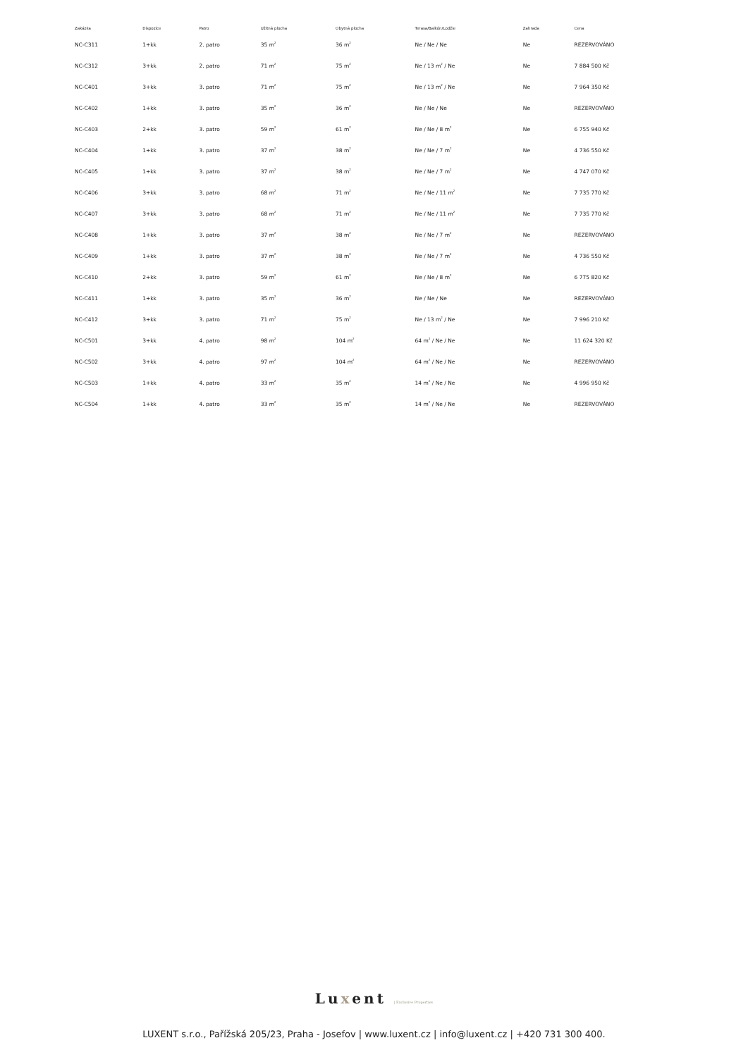| Zakázka | Dispozice | Patro | Užitná plocha | Obytná plocha | Terasa/Balkón/Lodžie | Zahrada | Cena |
| --- | --- | --- | --- | --- | --- | --- | --- |
| NC-C311 | 1+kk | 2. patro | 35 m<sup>2</sup> | 36 m<sup>2</sup> | Ne / Ne / Ne | Ne | REZERVOVÁNO |
| NC-C312 | 3+kk | 2. patro | 71 m<sup>2</sup> | 75 m<sup>2</sup> | Ne / 13 m<sup>2</sup> / Ne | Ne | 7 884 500 Kč |
| NC-C401 | 3+kk | 3. patro | 71 m<sup>2</sup> | 75 m<sup>2</sup> | Ne / 13 m<sup>2</sup> / Ne | Ne | 7 964 350 Kč |
| NC-C402 | 1+kk | 3. patro | 35 m<sup>2</sup> | 36 m<sup>2</sup> | Ne / Ne / Ne | Ne | REZERVOVÁNO |
| NC-C403 | 2+kk | 3. patro | 59 m<sup>2</sup> | 61 m<sup>2</sup> | Ne / Ne / 8 m<sup>2</sup> | Ne | 6 755 940 Kč |
| NC-C404 | 1+kk | 3. patro | 37 m<sup>2</sup> | 38 m<sup>2</sup> | Ne / Ne / 7 m<sup>2</sup> | Ne | 4 736 550 Kč |
| NC-C405 | 1+kk | 3. patro | 37 m<sup>2</sup> | 38 m<sup>2</sup> | Ne / Ne / 7 m<sup>2</sup> | Ne | 4 747 070 Kč |
| NC-C406 | 3+kk | 3. patro | 68 m<sup>2</sup> | 71 m<sup>2</sup> | Ne / Ne / 11 m<sup>2</sup> | Ne | 7 735 770 Kč |
| NC-C407 | 3+kk | 3. patro | 68 m<sup>2</sup> | 71 m<sup>2</sup> | Ne / Ne / 11 m<sup>2</sup> | Ne | 7 735 770 Kč |
| NC-C408 | 1+kk | 3. patro | 37 m<sup>2</sup> | 38 m<sup>2</sup> | Ne / Ne / 7 m<sup>2</sup> | Ne | REZERVOVÁNO |
| NC-C409 | 1+kk | 3. patro | 37 m<sup>2</sup> | 38 m<sup>2</sup> | Ne / Ne / 7 m<sup>2</sup> | Ne | 4 736 550 Kč |
| NC-C410 | 2+kk | 3. patro | 59 m<sup>2</sup> | 61 m<sup>2</sup> | Ne / Ne / 8 m<sup>2</sup> | Ne | 6 775 820 Kč |
| NC-C411 | 1+kk | 3. patro | 35 m<sup>2</sup> | 36 m<sup>2</sup> | Ne / Ne / Ne | Ne | REZERVOVÁNO |
| NC-C412 | 3+kk | 3. patro | 71 m<sup>2</sup> | 75 m<sup>2</sup> | Ne / 13 m<sup>2</sup> / Ne | Ne | 7 996 210 Kč |
| NC-C501 | 3+kk | 4. patro | 98 m<sup>2</sup> | 104 m<sup>2</sup> | 64 m<sup>2</sup> / Ne / Ne | Ne | 11 624 320 Kč |
| NC-C502 | 3+kk | 4. patro | 97 m<sup>2</sup> | 104 m<sup>2</sup> | 64 m<sup>2</sup> / Ne / Ne | Ne | REZERVOVÁNO |
| NC-C503 | 1+kk | 4. patro | 33 m<sup>2</sup> | 35 m<sup>2</sup> | 14 m<sup>2</sup> / Ne / Ne | Ne | 4 996 950 Kč |
| NC-C504 | 1+kk | 4. patro | 33 m<sup>2</sup> | 35 m<sup>2</sup> | 14 m<sup>2</sup> / Ne / Ne | Ne | REZERVOVÁNO |
Luxent | Exclusive Properties
LUXENT s.r.o., Pařížská 205/23, Praha - Josefov | www.luxent.cz | info@luxent.cz | +420 731 300 400.